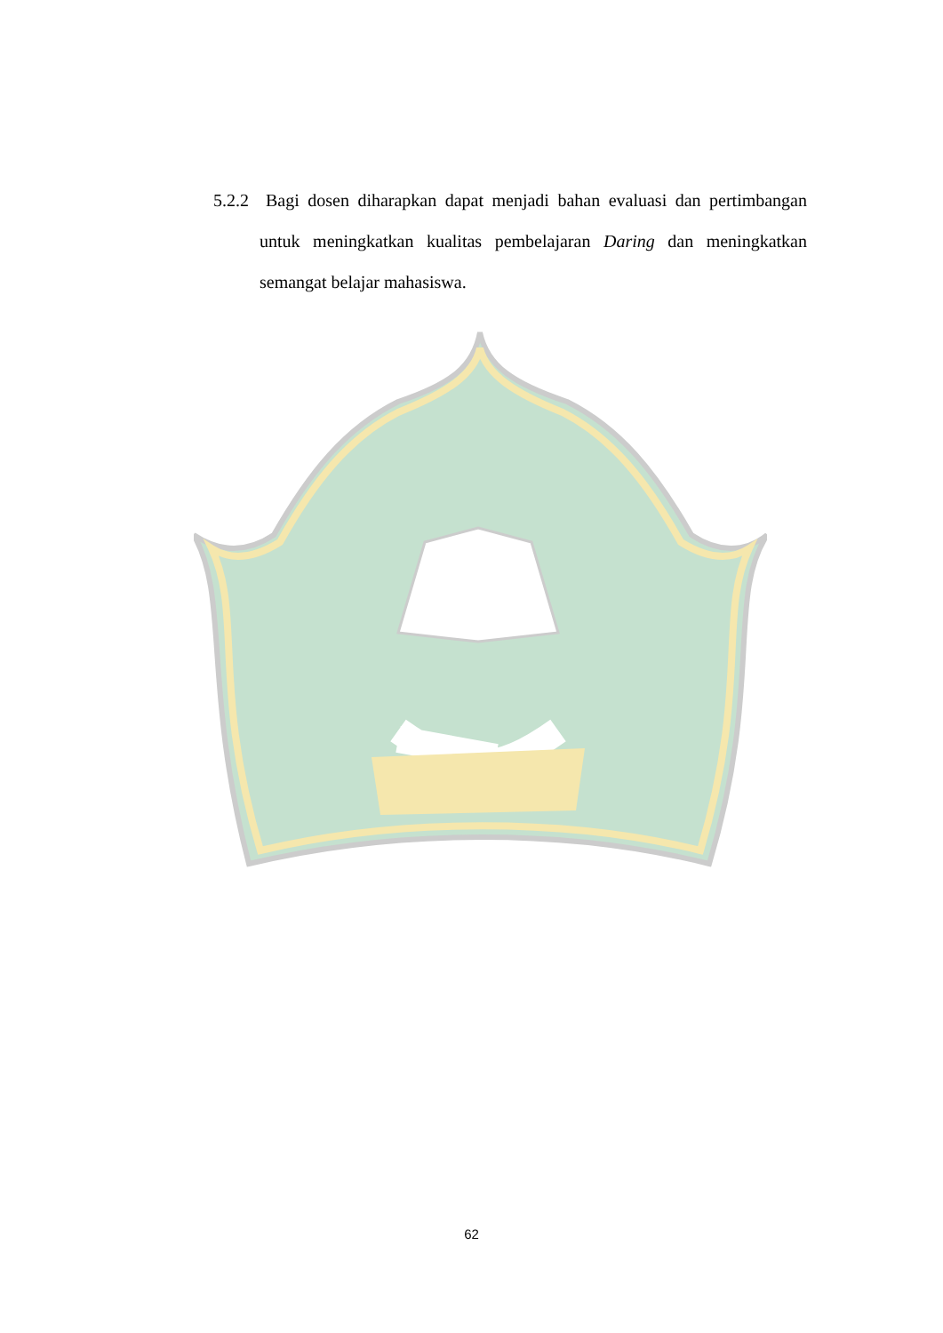5.2.2 Bagi dosen diharapkan dapat menjadi bahan evaluasi dan pertimbangan untuk meningkatkan kualitas pembelajaran Daring dan meningkatkan semangat belajar mahasiswa.
62